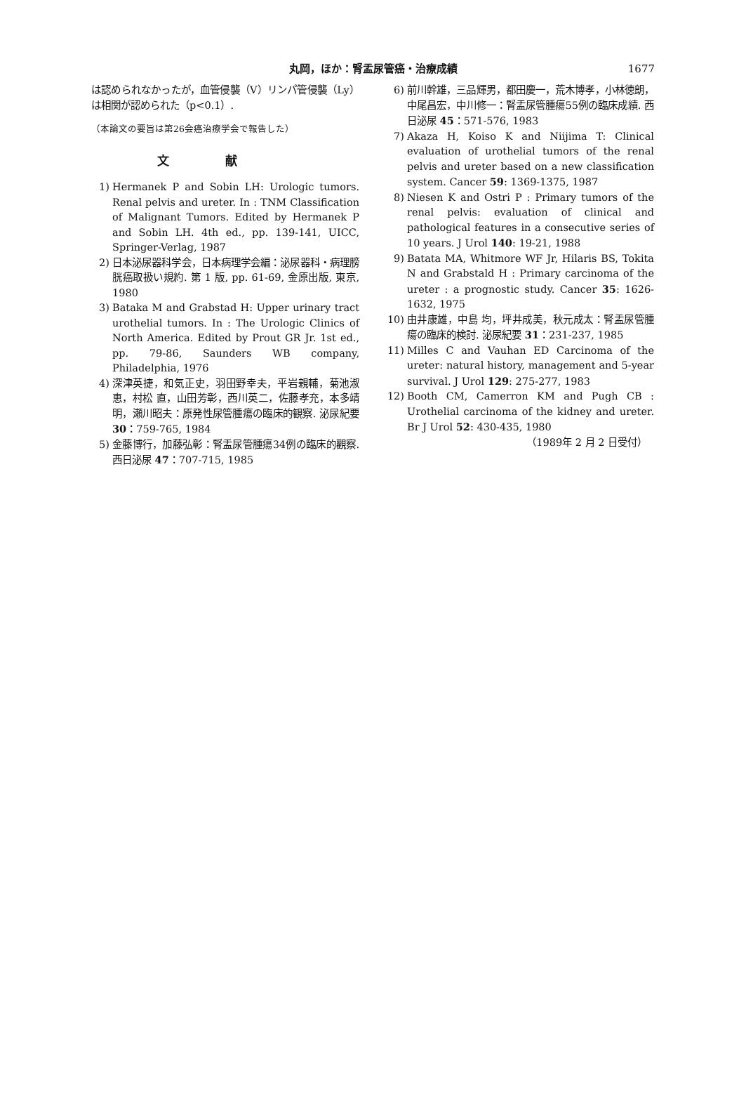丸岡，ほか：腎盂尿管癌・治療成績
1677
は認められなかったが，血管侵襲（V）リンパ管侵襲（Ly）は相関が認められた（p<0.1）.
（本論文の要旨は第26会癌治療学会で報告した）
文献
1) Hermanek P and Sobin LH: Urologic tumors. Renal pelvis and ureter. In : TNM Classification of Malignant Tumors. Edited by Hermanek P and Sobin LH. 4th ed., pp. 139-141, UICC, Springer-Verlag, 1987
2) 日本泌尿器科学会，日本病理学会編：泌尿器科・病理膀胱癌取扱い規約. 第 1 版, pp. 61-69, 金原出版, 東京, 1980
3) Bataka M and Grabstad H: Upper urinary tract urothelial tumors. In : The Urologic Clinics of North America. Edited by Prout GR Jr. 1st ed., pp. 79-86, Saunders WB company, Philadelphia, 1976
4) 深津英捷，和気正史，羽田野幸夫，平岩親輔，菊池淑恵，村松 直，山田芳彰，西川英二，佐藤孝充，本多靖明，瀬川昭夫：原発性尿管腫瘍の臨床的観察. 泌尿紀要 30：759-765, 1984
5) 金藤博行，加藤弘彰：腎盂尿管腫瘍34例の臨床的觀察. 西日泌尿 47：707-715, 1985
6) 前川幹雄，三品輝男，都田慶一，荒木博孝，小林徳朗，中尾昌宏，中川修一：腎盂尿管腫瘍55例の臨床成績. 西日泌尿 45：571-576, 1983
7) Akaza H, Koiso K and Niijima T: Clinical evaluation of urothelial tumors of the renal pelvis and ureter based on a new classification system. Cancer 59: 1369-1375, 1987
8) Niesen K and Ostri P : Primary tumors of the renal pelvis: evaluation of clinical and pathological features in a consecutive series of 10 years. J Urol 140: 19-21, 1988
9) Batata MA, Whitmore WF Jr, Hilaris BS, Tokita N and Grabstald H : Primary carcinoma of the ureter : a prognostic study. Cancer 35: 1626-1632, 1975
10) 由井康雄，中島 均，坪井成美，秋元成太：腎盂尿管腫瘍の臨床的検討. 泌尿紀要 31：231-237, 1985
11) Milles C and Vauhan ED Carcinoma of the ureter: natural history, management and 5-year survival. J Urol 129: 275-277, 1983
12) Booth CM, Camerron KM and Pugh CB : Urothelial carcinoma of the kidney and ureter. Br J Urol 52: 430-435, 1980
（1989年 2 月 2 日受付）